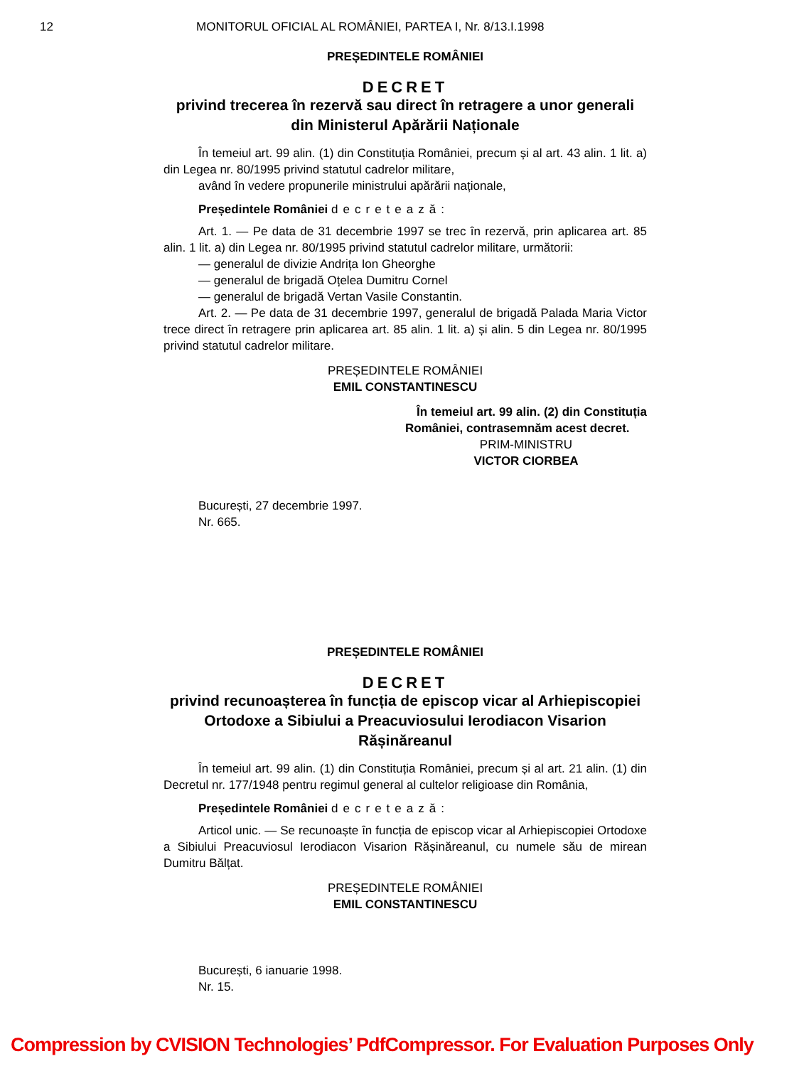12 MONITORUL OFICIAL AL ROMÂNIEI, PARTEA I, Nr. 8/13.I.1998
PREȘEDINTELE ROMÂNIEI
DECRET
privind trecerea în rezervă sau direct în retragere a unor generali din Ministerul Apărării Naționale
În temeiul art. 99 alin. (1) din Constituția României, precum și al art. 43 alin. 1 lit. a) din Legea nr. 80/1995 privind statutul cadrelor militare,
având în vedere propunerile ministrului apărării naționale,
Președintele României decretează:
Art. 1. — Pe data de 31 decembrie 1997 se trec în rezervă, prin aplicarea art. 85 alin. 1 lit. a) din Legea nr. 80/1995 privind statutul cadrelor militare, următorii:
— generalul de divizie Andrița Ion Gheorghe
— generalul de brigadă Oțelea Dumitru Cornel
— generalul de brigadă Vertan Vasile Constantin.
Art. 2. — Pe data de 31 decembrie 1997, generalul de brigadă Palada Maria Victor trece direct în retragere prin aplicarea art. 85 alin. 1 lit. a) și alin. 5 din Legea nr. 80/1995 privind statutul cadrelor militare.
PREȘEDINTELE ROMÂNIEI
EMIL CONSTANTINESCU
În temeiul art. 99 alin. (2) din Constituția României, contrasemnăm acest decret.
PRIM-MINISTRU
VICTOR CIORBEA
București, 27 decembrie 1997.
Nr. 665.
PREȘEDINTELE ROMÂNIEI
DECRET
privind recunoașterea în funcția de episcop vicar al Arhiepiscopiei Ortodoxe a Sibiului a Preacuviosului Ierodiacon Visarion Rășinăreanul
În temeiul art. 99 alin. (1) din Constituția României, precum și al art. 21 alin. (1) din Decretul nr. 177/1948 pentru regimul general al cultelor religioase din România,
Președintele României decretează:
Articol unic. — Se recunoaște în funcția de episcop vicar al Arhiepiscopiei Ortodoxe a Sibiului Preacuviosul Ierodiacon Visarion Rășinăreanul, cu numele său de mirean Dumitru Bălțat.
PREȘEDINTELE ROMÂNIEI
EMIL CONSTANTINESCU
București, 6 ianuarie 1998.
Nr. 15.
Compression by CVISION Technologies’ PdfCompressor. For Evaluation Purposes Only